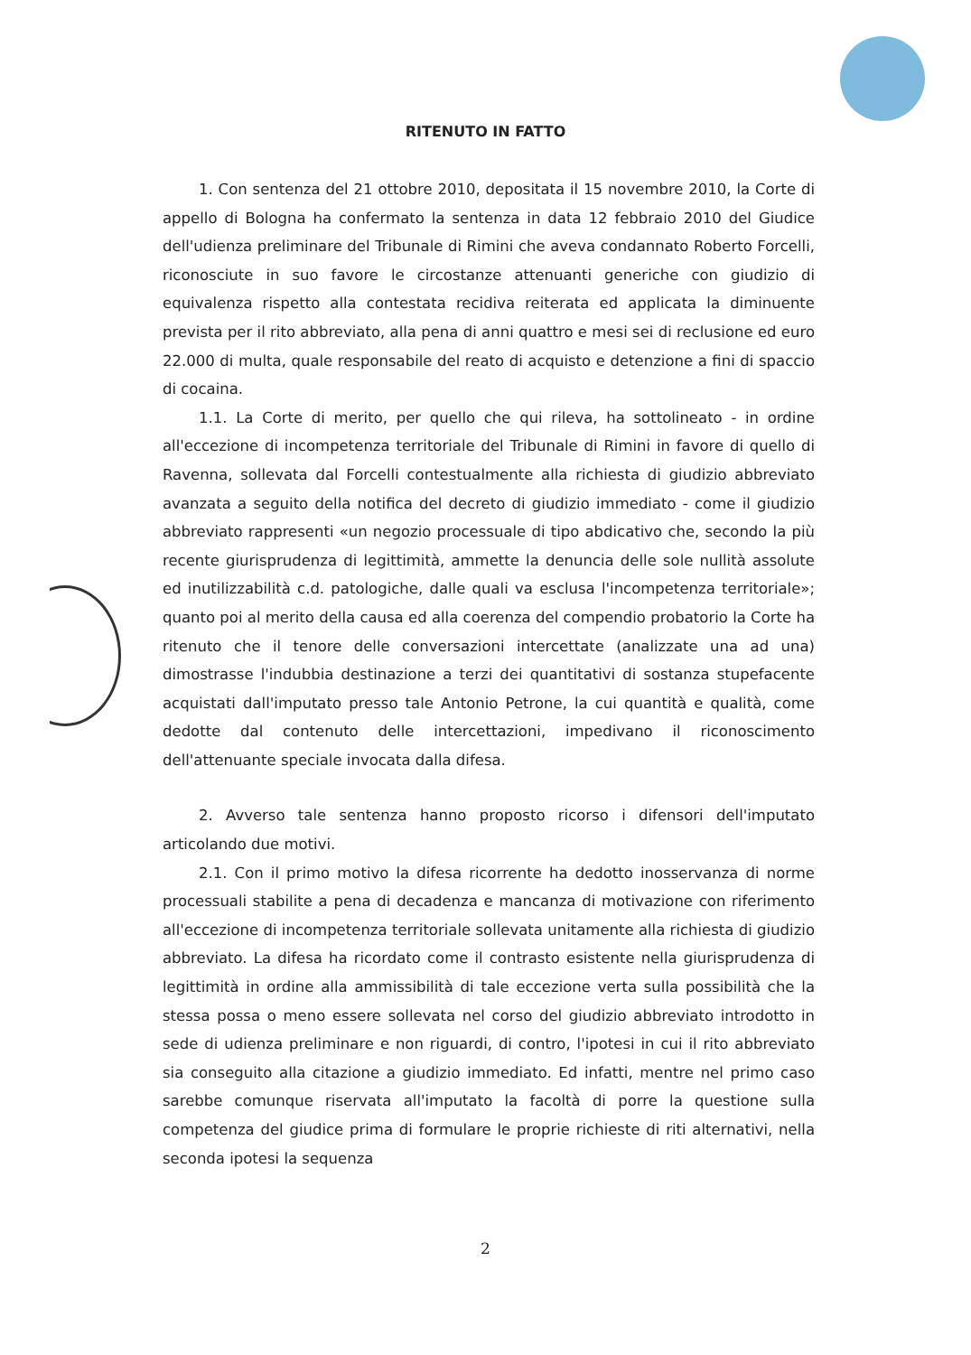RITENUTO IN FATTO
1. Con sentenza del 21 ottobre 2010, depositata il 15 novembre 2010, la Corte di appello di Bologna ha confermato la sentenza in data 12 febbraio 2010 del Giudice dell'udienza preliminare del Tribunale di Rimini che aveva condannato Roberto Forcelli, riconosciute in suo favore le circostanze attenuanti generiche con giudizio di equivalenza rispetto alla contestata recidiva reiterata ed applicata la diminuente prevista per il rito abbreviato, alla pena di anni quattro e mesi sei di reclusione ed euro 22.000 di multa, quale responsabile del reato di acquisto e detenzione a fini di spaccio di cocaina.
1.1. La Corte di merito, per quello che qui rileva, ha sottolineato - in ordine all'eccezione di incompetenza territoriale del Tribunale di Rimini in favore di quello di Ravenna, sollevata dal Forcelli contestualmente alla richiesta di giudizio abbreviato avanzata a seguito della notifica del decreto di giudizio immediato - come il giudizio abbreviato rappresenti «un negozio processuale di tipo abdicativo che, secondo la più recente giurisprudenza di legittimità, ammette la denuncia delle sole nullità assolute ed inutilizzabilità c.d. patologiche, dalle quali va esclusa l'incompetenza territoriale»; quanto poi al merito della causa ed alla coerenza del compendio probatorio la Corte ha ritenuto che il tenore delle conversazioni intercettate (analizzate una ad una) dimostrasse l'indubbia destinazione a terzi dei quantitativi di sostanza stupefacente acquistati dall'imputato presso tale Antonio Petrone, la cui quantità e qualità, come dedotte dal contenuto delle intercettazioni, impedivano il riconoscimento dell'attenuante speciale invocata dalla difesa.
2. Avverso tale sentenza hanno proposto ricorso i difensori dell'imputato articolando due motivi.
2.1. Con il primo motivo la difesa ricorrente ha dedotto inosservanza di norme processuali stabilite a pena di decadenza e mancanza di motivazione con riferimento all'eccezione di incompetenza territoriale sollevata unitamente alla richiesta di giudizio abbreviato. La difesa ha ricordato come il contrasto esistente nella giurisprudenza di legittimità in ordine alla ammissibilità di tale eccezione verta sulla possibilità che la stessa possa o meno essere sollevata nel corso del giudizio abbreviato introdotto in sede di udienza preliminare e non riguardi, di contro, l'ipotesi in cui il rito abbreviato sia conseguito alla citazione a giudizio immediato. Ed infatti, mentre nel primo caso sarebbe comunque riservata all'imputato la facoltà di porre la questione sulla competenza del giudice prima di formulare le proprie richieste di riti alternativi, nella seconda ipotesi la sequenza
2